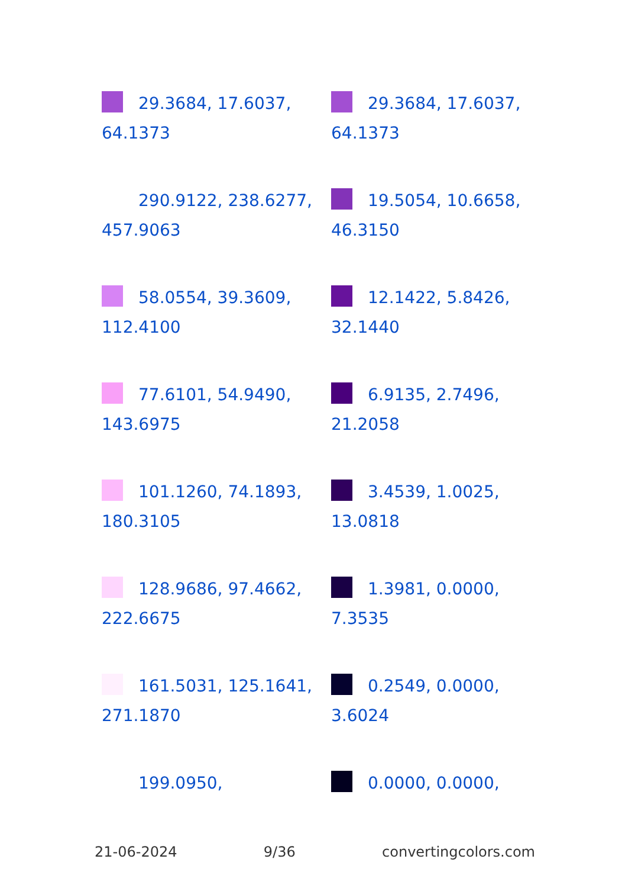29.3684, 17.6037, 64.1373
29.3684, 17.6037, 64.1373
290.9122, 238.6277, 457.9063
19.5054, 10.6658, 46.3150
58.0554, 39.3609, 112.4100
12.1422, 5.8426, 32.1440
77.6101, 54.9490, 143.6975
6.9135, 2.7496, 21.2058
101.1260, 74.1893, 180.3105
3.4539, 1.0025, 13.0818
128.9686, 97.4662, 222.6675
1.3981, 0.0000, 7.3535
161.5031, 125.1641, 271.1870
0.2549, 0.0000, 3.6024
199.0950,
0.0000, 0.0000,
21-06-2024 9/36 convertingcolors.com